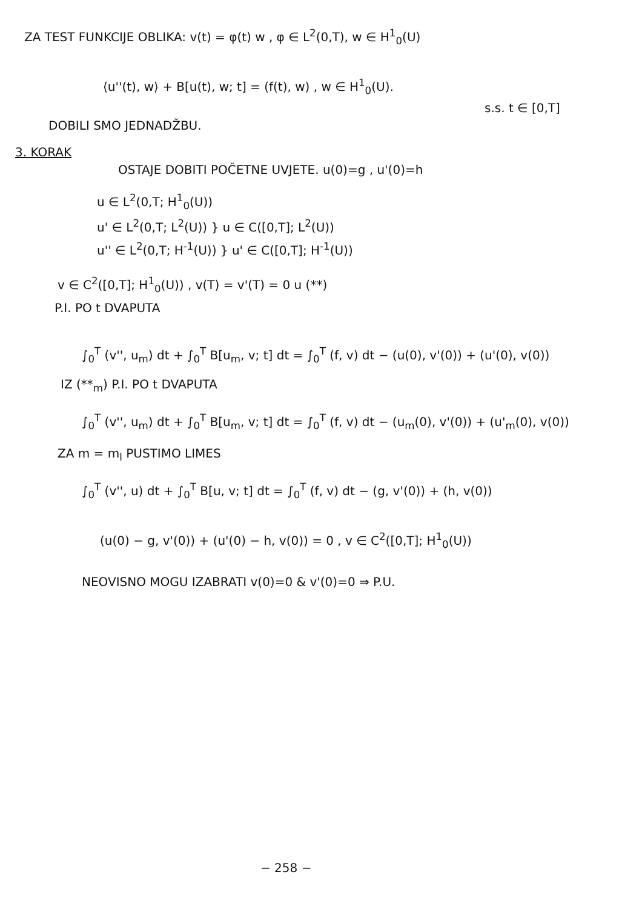ZA TEST FUNKCIJE OBLIKA: v(t) = φ(t) w , φ ∈ L<sup>2</sup>(0,T), w ∈ H<sup>1</sup><sub>0</sub>(U)
⟨u''(t), w⟩ + B[u(t), w; t] = (f(t), w) , w ∈ H<sup>1</sup><sub>0</sub>(U).
s.s. t ∈ [0,T]
DOBILI SMO JEDNADŽBU.
3. KORAK
OSTAJE DOBITI POČETNE UVJETE. u(0)=g , u'(0)=h
u ∈ L<sup>2</sup>(0,T; H<sup>1</sup><sub>0</sub>(U))
u' ∈ L<sup>2</sup>(0,T; L<sup>2</sup>(U)) } u ∈ C([0,T]; L<sup>2</sup>(U))
u'' ∈ L<sup>2</sup>(0,T; H<sup>-1</sup>(U)) } u' ∈ C([0,T]; H<sup>-1</sup>(U))
v ∈ C<sup>2</sup>([0,T]; H<sup>1</sup><sub>0</sub>(U)) , v(T) = v'(T) = 0 u (**)
P.I. PO t DVAPUTA
∫<sub>0</sub><sup>T</sup> (v'', u<sub>m</sub>) dt + ∫<sub>0</sub><sup>T</sup> B[u<sub>m</sub>, v; t] dt = ∫<sub>0</sub><sup>T</sup> (f, v) dt − (u(0), v'(0)) + (u'(0), v(0))
IZ (**<sub>m</sub>) P.I. PO t DVAPUTA
∫<sub>0</sub><sup>T</sup> (v'', u<sub>m</sub>) dt + ∫<sub>0</sub><sup>T</sup> B[u<sub>m</sub>, v; t] dt = ∫<sub>0</sub><sup>T</sup> (f, v) dt − (u<sub>m</sub>(0), v'(0)) + (u'<sub>m</sub>(0), v(0))
ZA m = m<sub>l</sub> PUSTIMO LIMES
∫<sub>0</sub><sup>T</sup> (v'', u) dt + ∫<sub>0</sub><sup>T</sup> B[u, v; t] dt = ∫<sub>0</sub><sup>T</sup> (f, v) dt − (g, v'(0)) + (h, v(0))
(u(0) − g, v'(0)) + (u'(0) − h, v(0)) = 0 , v ∈ C<sup>2</sup>([0,T]; H<sup>1</sup><sub>0</sub>(U))
NEOVISNO MOGU IZABRATI v(0)=0 & v'(0)=0 ⇒ P.U.
− 258 −